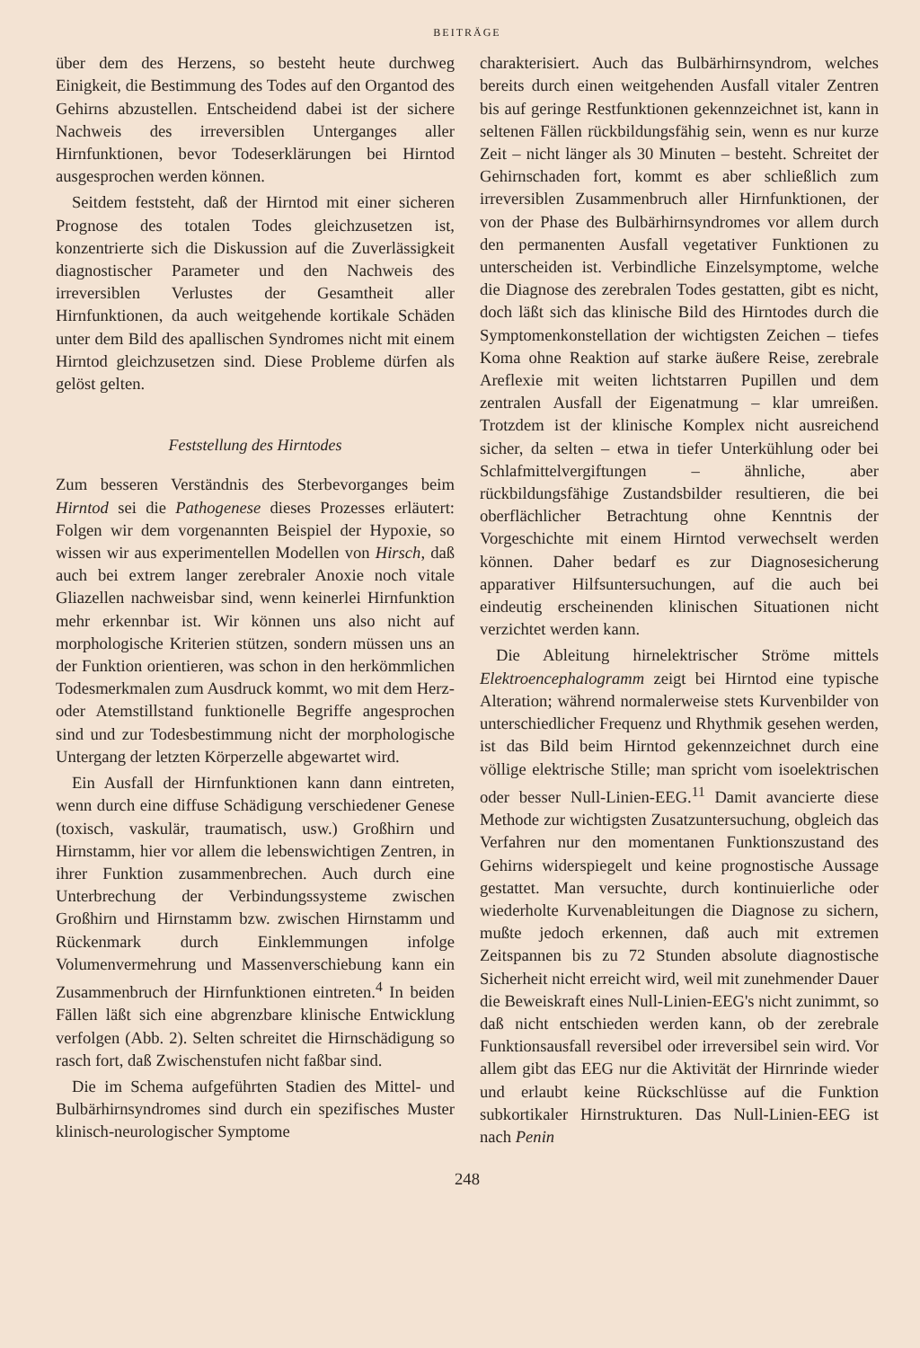BEITRÄGE
über dem des Herzens, so besteht heute durchweg Einigkeit, die Bestimmung des Todes auf den Organtod des Gehirns abzustellen. Entscheidend dabei ist der sichere Nachweis des irreversiblen Unterganges aller Hirnfunktionen, bevor Todeserklärungen bei Hirntod ausgesprochen werden können.
Seitdem feststeht, daß der Hirntod mit einer sicheren Prognose des totalen Todes gleichzusetzen ist, konzentrierte sich die Diskussion auf die Zuverlässigkeit diagnostischer Parameter und den Nachweis des irreversiblen Verlustes der Gesamtheit aller Hirnfunktionen, da auch weitgehende kortikale Schäden unter dem Bild des apallischen Syndromes nicht mit einem Hirntod gleichzusetzen sind. Diese Probleme dürfen als gelöst gelten.
Feststellung des Hirntodes
Zum besseren Verständnis des Sterbevorganges beim Hirntod sei die Pathogenese dieses Prozesses erläutert: Folgen wir dem vorgenannten Beispiel der Hypoxie, so wissen wir aus experimentellen Modellen von Hirsch, daß auch bei extrem langer zerebraler Anoxie noch vitale Gliazellen nachweisbar sind, wenn keinerlei Hirnfunktion mehr erkennbar ist. Wir können uns also nicht auf morphologische Kriterien stützen, sondern müssen uns an der Funktion orientieren, was schon in den herkömmlichen Todesmerkmalen zum Ausdruck kommt, wo mit dem Herz- oder Atemstillstand funktionelle Begriffe angesprochen sind und zur Todesbestimmung nicht der morphologische Untergang der letzten Körperzelle abgewartet wird.
Ein Ausfall der Hirnfunktionen kann dann eintreten, wenn durch eine diffuse Schädigung verschiedener Genese (toxisch, vaskulär, traumatisch, usw.) Großhirn und Hirnstamm, hier vor allem die lebenswichtigen Zentren, in ihrer Funktion zusammenbrechen. Auch durch eine Unterbrechung der Verbindungssysteme zwischen Großhirn und Hirnstamm bzw. zwischen Hirnstamm und Rückenmark durch Einklemmungen infolge Volumenvermehrung und Massenverschiebung kann ein Zusammenbruch der Hirnfunktionen eintreten.<sup>4</sup> In beiden Fällen läßt sich eine abgrenzbare klinische Entwicklung verfolgen (Abb. 2). Selten schreitet die Hirnschädigung so rasch fort, daß Zwischenstufen nicht faßbar sind.
Die im Schema aufgeführten Stadien des Mittel- und Bulbärhirnsyndromes sind durch ein spezifisches Muster klinisch-neurologischer Symptome
charakterisiert. Auch das Bulbärhirnsyndrom, welches bereits durch einen weitgehenden Ausfall vitaler Zentren bis auf geringe Restfunktionen gekennzeichnet ist, kann in seltenen Fällen rückbildungsfähig sein, wenn es nur kurze Zeit – nicht länger als 30 Minuten – besteht. Schreitet der Gehirnschaden fort, kommt es aber schließlich zum irreversiblen Zusammenbruch aller Hirnfunktionen, der von der Phase des Bulbärhirnsyndromes vor allem durch den permanenten Ausfall vegetativer Funktionen zu unterscheiden ist. Verbindliche Einzelsymptome, welche die Diagnose des zerebralen Todes gestatten, gibt es nicht, doch läßt sich das klinische Bild des Hirntodes durch die Symptomenkonstellation der wichtigsten Zeichen – tiefes Koma ohne Reaktion auf starke äußere Reise, zerebrale Areflexie mit weiten lichtstarren Pupillen und dem zentralen Ausfall der Eigenatmung – klar umreißen. Trotzdem ist der klinische Komplex nicht ausreichend sicher, da selten – etwa in tiefer Unterkühlung oder bei Schlafmittelvergiftungen – ähnliche, aber rückbildungsfähige Zustandsbilder resultieren, die bei oberflächlicher Betrachtung ohne Kenntnis der Vorgeschichte mit einem Hirntod verwechselt werden können. Daher bedarf es zur Diagnosesicherung apparativer Hilfsuntersuchungen, auf die auch bei eindeutig erscheinenden klinischen Situationen nicht verzichtet werden kann.
Die Ableitung hirnelektrischer Ströme mittels Elektroencephalogramm zeigt bei Hirntod eine typische Alteration; während normalerweise stets Kurvenbilder von unterschiedlicher Frequenz und Rhythmik gesehen werden, ist das Bild beim Hirntod gekennzeichnet durch eine völlige elektrische Stille; man spricht vom isoelektrischen oder besser Null-Linien-EEG.<sup>11</sup> Damit avancierte diese Methode zur wichtigsten Zusatzuntersuchung, obgleich das Verfahren nur den momentanen Funktionszustand des Gehirns widerspiegelt und keine prognostische Aussage gestattet. Man versuchte, durch kontinuierliche oder wiederholte Kurvenableitungen die Diagnose zu sichern, mußte jedoch erkennen, daß auch mit extremen Zeitspannen bis zu 72 Stunden absolute diagnostische Sicherheit nicht erreicht wird, weil mit zunehmender Dauer die Beweiskraft eines Null-Linien-EEG's nicht zunimmt, so daß nicht entschieden werden kann, ob der zerebrale Funktionsausfall reversibel oder irreversibel sein wird. Vor allem gibt das EEG nur die Aktivität der Hirnrinde wieder und erlaubt keine Rückschlüsse auf die Funktion subkortikaler Hirnstrukturen. Das Null-Linien-EEG ist nach Penin
248